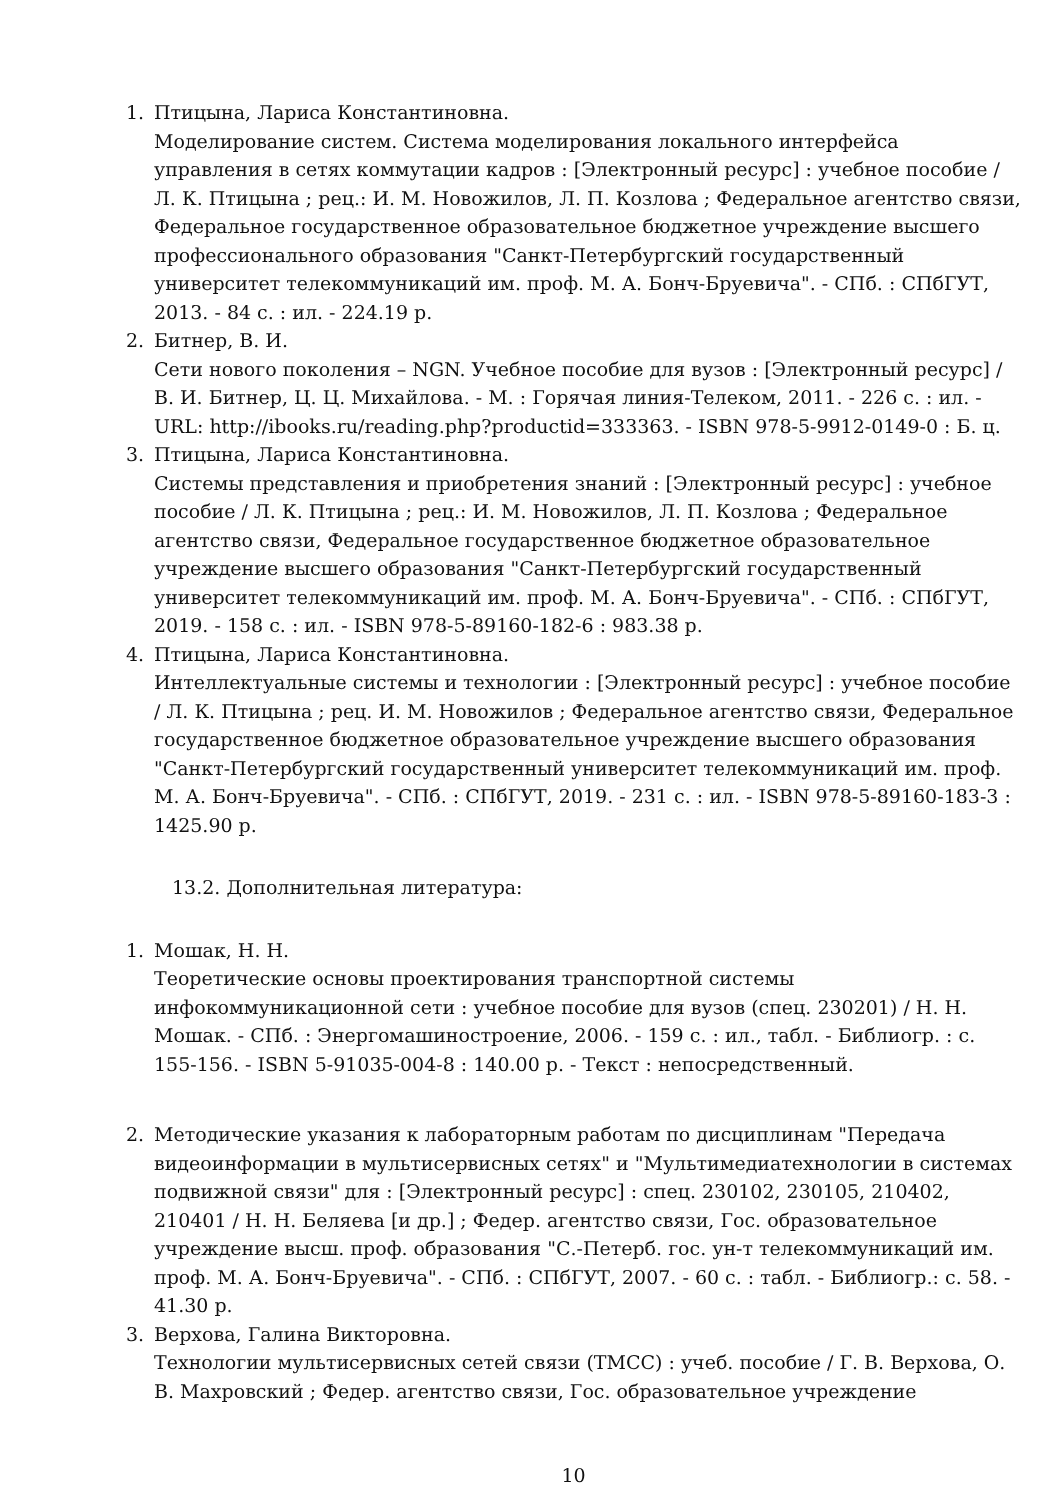1. Птицына, Лариса Константиновна.
Моделирование систем. Система моделирования локального интерфейса управления в сетях коммутации кадров : [Электронный ресурс] : учебное пособие / Л. К. Птицына ; рец.: И. М. Новожилов, Л. П. Козлова ; Федеральное агентство связи, Федеральное государственное образовательное бюджетное учреждение высшего профессионального образования "Санкт-Петербургский государственный университет телекоммуникаций им. проф. М. А. Бонч-Бруевича". - СПб. : СПбГУТ, 2013. - 84 с. : ил. - 224.19 р.
2. Битнер, В. И.
Сети нового поколения – NGN. Учебное пособие для вузов : [Электронный ресурс] / В. И. Битнер, Ц. Ц. Михайлова. - М. : Горячая линия-Телеком, 2011. - 226 с. : ил. - URL: http://ibooks.ru/reading.php?productid=333363. - ISBN 978-5-9912-0149-0 : Б. ц.
3. Птицына, Лариса Константиновна.
Системы представления и приобретения знаний : [Электронный ресурс] : учебное пособие / Л. К. Птицына ; рец.: И. М. Новожилов, Л. П. Козлова ; Федеральное агентство связи, Федеральное государственное бюджетное образовательное учреждение высшего образования "Санкт-Петербургский государственный университет телекоммуникаций им. проф. М. А. Бонч-Бруевича". - СПб. : СПбГУТ, 2019. - 158 с. : ил. - ISBN 978-5-89160-182-6 : 983.38 р.
4. Птицына, Лариса Константиновна.
Интеллектуальные системы и технологии : [Электронный ресурс] : учебное пособие / Л. К. Птицына ; рец. И. М. Новожилов ; Федеральное агентство связи, Федеральное государственное бюджетное образовательное учреждение высшего образования "Санкт-Петербургский государственный университет телекоммуникаций им. проф. М. А. Бонч-Бруевича". - СПб. : СПбГУТ, 2019. - 231 с. : ил. - ISBN 978-5-89160-183-3 : 1425.90 р.
13.2. Дополнительная литература:
1. Мошак, Н. Н.
Теоретические основы проектирования транспортной системы инфокоммуникационной сети : учебное пособие для вузов (спец. 230201) / Н. Н. Мошак. - СПб. : Энергомашиностроение, 2006. - 159 с. : ил., табл. - Библиогр. : с. 155-156. - ISBN 5-91035-004-8 : 140.00 р. - Текст : непосредственный.
2. Методические указания к лабораторным работам по дисциплинам "Передача видеоинформации в мультисервисных сетях" и "Мультимедиатехнологии в системах подвижной связи" для : [Электронный ресурс] : спец. 230102, 230105, 210402, 210401 / Н. Н. Беляева [и др.] ; Федер. агентство связи, Гос. образовательное учреждение высш. проф. образования "С.-Петерб. гос. ун-т телекоммуникаций им. проф. М. А. Бонч-Бруевича". - СПб. : СПбГУТ, 2007. - 60 с. : табл. - Библиогр.: с. 58. - 41.30 р.
3. Верхова, Галина Викторовна.
Технологии мультисервисных сетей связи (ТМСС) : учеб. пособие / Г. В. Верхова, О. В. Махровский ; Федер. агентство связи, Гос. образовательное учреждение
10